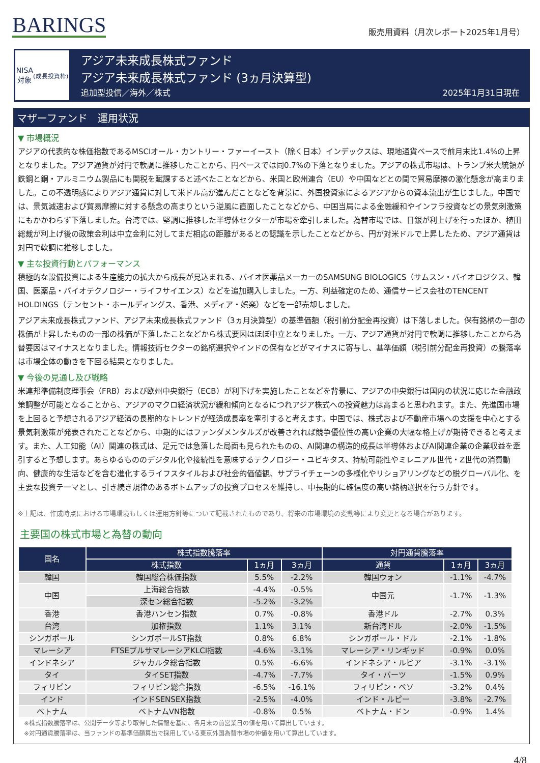BARINGS
販売用資料（月次レポート2025年1月号）
NISA
対象
(成長投資枠)
アジア未来成長株式ファンド
アジア未来成長株式ファンド (3ヵ月決算型)
追加型投信／海外／株式 2025年1月31日現在
マザーファンド　運用状況
▼ 市場概況
アジアの代表的な株価指数であるMSCIオール・カントリー・ファーイースト（除く日本）インデックスは、現地通貨ベースで前月末比1.4%の上昇となりました。アジア通貨が対円で軟調に推移したことから、円ベースでは同0.7%の下落となりました。アジアの株式市場は、トランプ米大統領が鉄鋼と銅・アルミニウム製品にも関税を賦課すると述べたことなどから、米国と欧州連合（EU）や中国などとの間で貿易摩擦の激化懸念が高まりました。この不透明感によりアジア通貨に対して米ドル高が進んだことなどを背景に、外国投資家によるアジアからの資本流出が生じました。中国では、景気減速および貿易摩擦に対する懸念の高まりという逆風に直面したことなどから、中国当局による金融緩和やインフラ投資などの景気刺激策にもかかわらず下落しました。台湾では、堅調に推移した半導体セクターが市場を牽引しました。為替市場では、日銀が利上げを行ったほか、植田総裁が利上げ後の政策金利は中立金利に対してまだ相応の距離があるとの認識を示したことなどから、円が対米ドルで上昇したため、アジア通貨は対円で軟調に推移しました。
▼ 主な投資行動とパフォーマンス
積極的な設備投資による生産能力の拡大から成長が見込まれる、バイオ医薬品メーカーのSAMSUNG BIOLOGICS（サムスン・バイオロジクス、韓国、医薬品・バイオテクノロジー・ライフサイエンス）などを追加購入しました。一方、利益確定のため、通信サービス会社のTENCENT HOLDINGS（テンセント・ホールディングス、香港、メディア・娯楽）などを一部売却しました。
アジア未来成長株式ファンド、アジア未来成長株式ファンド（3ヵ月決算型）の基準価額（税引前分配金再投資）は下落しました。保有銘柄の一部の株価が上昇したものの一部の株価が下落したことなどから株式要因はほぼ中立となりました。一方、アジア通貨が対円で軟調に推移したことから為替要因はマイナスとなりました。情報技術セクターの銘柄選択やインドの保有などがマイナスに寄与し、基準価額（税引前分配金再投資）の騰落率は市場全体の動きを下回る結果となりました。
▼ 今後の見通し及び戦略
米連邦準備制度理事会（FRB）および欧州中央銀行（ECB）が利下げを実施したことなどを背景に、アジアの中央銀行は国内の状況に応じた金融政策調整が可能となることから、アジアのマクロ経済状況が緩和傾向となるにつれアジア株式への投資魅力は高まると思われます。また、先進国市場を上回ると予想されるアジア経済の長期的なトレンドが経済成長率を牽引すると考えます。中国では、株式および不動産市場への支援を中心とする景気刺激策が発表されたことなどから、中期的にはファンダメンタルズが改善されれば競争優位性の高い企業の大幅な格上げが期待できると考えます。また、人工知能（AI）関連の株式は、足元では急落した局面も見られたものの、AI関連の構造的成長は半導体およびAI関連企業の企業収益を牽引すると予想します。あらゆるもののデジタル化や接続性を意味するテクノロジー・ユビキタス、持続可能性やミレニアル世代・Z世代の消費動向、健康的な生活などを含む進化するライフスタイルおよび社会的価値観、サプライチェーンの多様化やリショアリングなどの脱グローバル化、を主要な投資テーマとし、引き続き規律のあるボトムアップの投資プロセスを維持し、中長期的に確信度の高い銘柄選択を行う方針です。
※上記は、作成時点における市場環境もしくは運用方針等について記載されたものであり、将来の市場環境の変動等により変更となる場合があります。
主要国の株式市場と為替の動向
| 国名 | 株式指数騰落率 | | | 対円通貨騰落率 | | |
| --- | --- | --- | --- | --- | --- | --- |
| | 株式指数 | 1ヵ月 | 3ヵ月 | 通貨 | 1ヵ月 | 3ヵ月 |
| 韓国 | 韓国総合株価指数 | 5.5% | -2.2% | 韓国ウォン | -1.1% | -4.7% |
| 中国 | 上海総合指数 | -4.4% | -0.5% | 中国元 | -1.7% | -1.3% |
| | 深セン総合指数 | -5.2% | -3.2% | | | |
| 香港 | 香港ハンセン指数 | 0.7% | -0.8% | 香港ドル | -2.7% | 0.3% |
| 台湾 | 加権指数 | 1.1% | 3.1% | 新台湾ドル | -2.0% | -1.5% |
| シンガポール | シンガポールST指数 | 0.8% | 6.8% | シンガポール・ドル | -2.1% | -1.8% |
| マレーシア | FTSEブルサマレーシアKLCI指数 | -4.6% | -3.1% | マレーシア・リンギッド | -0.9% | 0.0% |
| インドネシア | ジャカルタ総合指数 | 0.5% | -6.6% | インドネシア・ルピア | -3.1% | -3.1% |
| タイ | タイSET指数 | -4.7% | -7.7% | タイ・バーツ | -1.5% | 0.9% |
| フィリピン | フィリピン総合指数 | -6.5% | -16.1% | フィリピン・ペソ | -3.2% | 0.4% |
| インド | インドSENSEX指数 | -2.5% | -4.0% | インド・ルピー | -3.8% | -2.7% |
| ベトナム | ベトナムVN指数 | -0.8% | 0.5% | ベトナム・ドン | -0.9% | 1.4% |
※株式指数騰落率は、公開データ等より取得した情報を基に、各月末の前営業日の値を用いて算出しています。
※対円通貨騰落率は、当ファンドの基準価額算出で採用している東京外国為替市場の仲値を用いて算出しています。
4/8